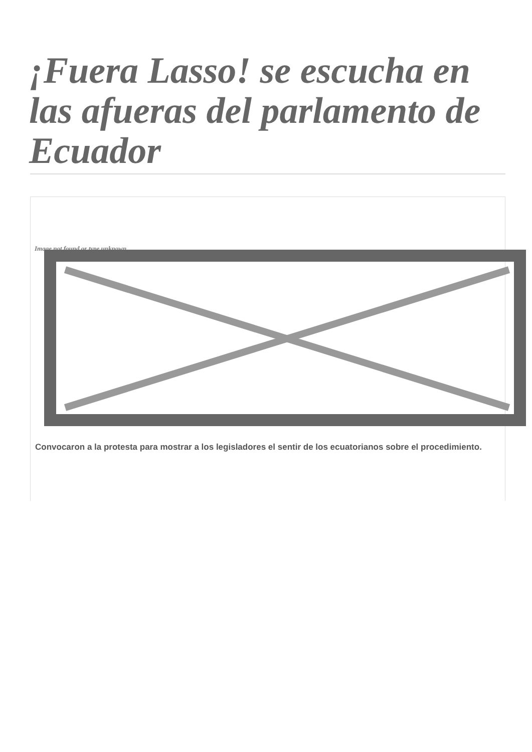¡Fuera Lasso! se escucha en las afueras del parlamento de Ecuador
Image not found or type unknown
Convocaron a la protesta para mostrar a los legisladores el sentir de los ecuatorianos sobre el procedimiento.